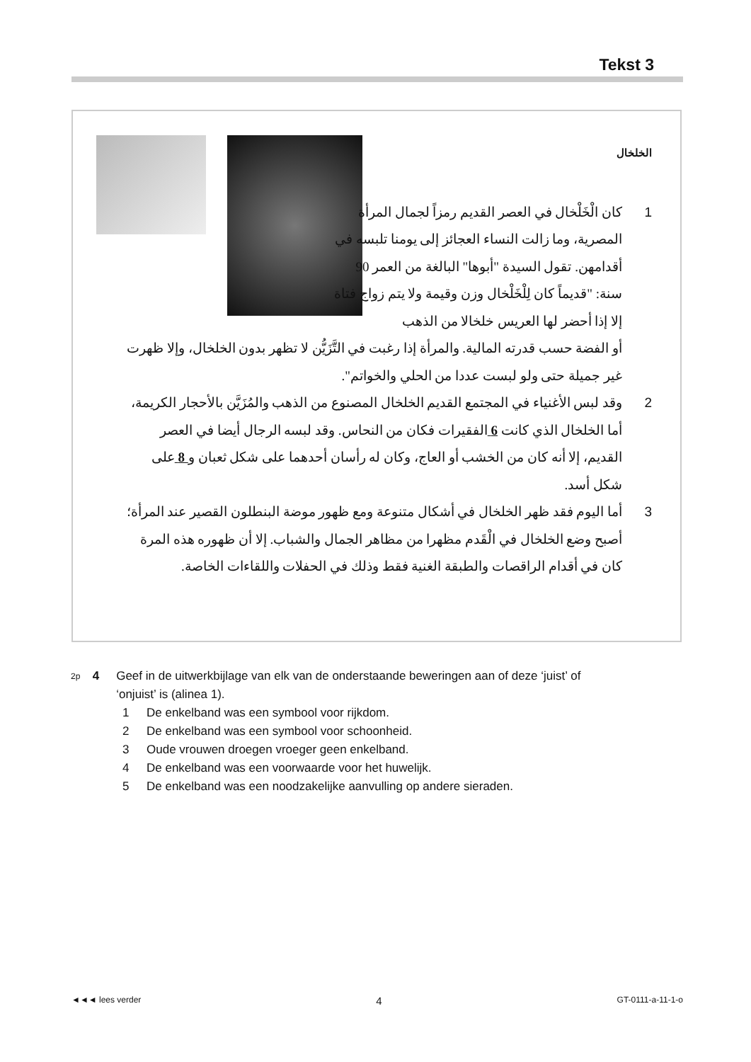Tekst 3
الخلخال
1
كان الْخَلْخال في العصر القديم رمزاً لجمال المرأة المصرية، وما زالت النساء العجائز إلى يومنا تلبسه في أقدامهن. تقول السيدة "أبوها" البالغة من العمر 90 سنة: "قديماً كان لِلْخَلْخال وزن وقيمة ولا يتم زواج فتاة إلا إذا أحضر لها العريس خلخالا من الذهب
أو الفضة حسب قدرته المالية. والمرأة إذا رغبت في التَّزَيُّن لا تظهر بدون الخلخال، وإلا ظهرت غير جميلة حتى ولو لبست عددا من الحلي والخواتم".
2 وقد لبس الأغنياء في المجتمع القديم الخلخال المصنوع من الذهب والمُزَيَّن بالأحجار الكريمة، أما الخلخال الذي كانت 6 الفقيرات فكان من النحاس. وقد لبسه الرجال أيضا في العصر القديم، إلا أنه كان من الخشب أو العاج، وكان له رأسان أحدهما على شكل ثعبان و 8 على شكل أسد.
3 أما اليوم فقد ظهر الخلخال في أشكال متنوعة ومع ظهور موضة البنطلون القصير عند المرأة؛ أصبح وضع الخلخال في الْقَدم مظهرا من مظاهر الجمال والشباب. إلا أن ظهوره هذه المرة كان في أقدام الراقصات والطبقة الغنية فقط وذلك في الحفلات واللقاءات الخاصة.
2p 4 Geef in de uitwerkbijlage van elk van de onderstaande beweringen aan of deze ‘juist’ of ‘onjuist’ is (alinea 1).
1 De enkelband was een symbool voor rijkdom.
2 De enkelband was een symbool voor schoonheid.
3 Oude vrouwen droegen vroeger geen enkelband.
4 De enkelband was een voorwaarde voor het huwelijk.
5 De enkelband was een noodzakelijke aanvulling op andere sieraden.
◄◄◄ lees verder 4 GT-0111-a-11-1-o